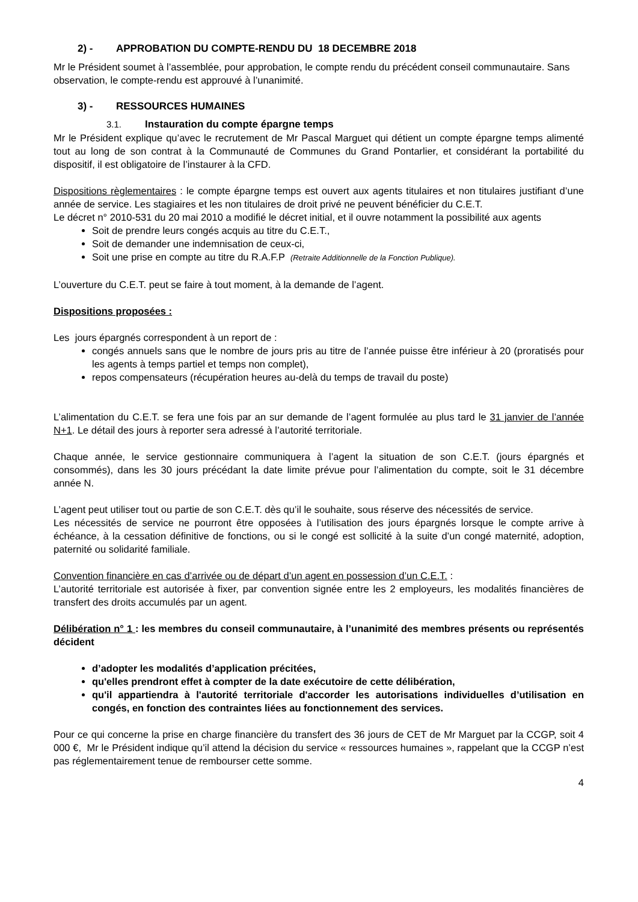2) - APPROBATION DU COMPTE-RENDU DU 18 DECEMBRE 2018
Mr le Président soumet à l’assemblée, pour approbation, le compte rendu du précédent conseil communautaire. Sans observation, le compte-rendu est approuvé à l’unanimité.
3) - RESSOURCES HUMAINES
3.1. Instauration du compte épargne temps
Mr le Président explique qu’avec le recrutement de Mr Pascal Marguet qui détient un compte épargne temps alimenté tout au long de son contrat à la Communauté de Communes du Grand Pontarlier, et considérant la portabilité du dispositif, il est obligatoire de l’instaurer à la CFD.
Dispositions règlementaires : le compte épargne temps est ouvert aux agents titulaires et non titulaires justifiant d’une année de service. Les stagiaires et les non titulaires de droit privé ne peuvent bénéficier du C.E.T.
Le décret n° 2010-531 du 20 mai 2010 a modifié le décret initial, et il ouvre notamment la possibilité aux agents
Soit de prendre leurs congés acquis au titre du C.E.T.,
Soit de demander une indemnisation de ceux-ci,
Soit une prise en compte au titre du R.A.F.P (Retraite Additionnelle de la Fonction Publique).
L’ouverture du C.E.T. peut se faire à tout moment, à la demande de l’agent.
Dispositions proposées :
Les jours épargnés correspondent à un report de :
congés annuels sans que le nombre de jours pris au titre de l’année puisse être inférieur à 20 (proratisés pour les agents à temps partiel et temps non complet),
repos compensateurs (récupération heures au-delà du temps de travail du poste)
L’alimentation du C.E.T. se fera une fois par an sur demande de l’agent formulée au plus tard le 31 janvier de l’année N+1. Le détail des jours à reporter sera adressé à l’autorité territoriale.
Chaque année, le service gestionnaire communiquera à l’agent la situation de son C.E.T. (jours épargnés et consommés), dans les 30 jours précédant la date limite prévue pour l’alimentation du compte, soit le 31 décembre année N.
L’agent peut utiliser tout ou partie de son C.E.T. dès qu’il le souhaite, sous réserve des nécessités de service.
Les nécessités de service ne pourront être opposées à l’utilisation des jours épargnés lorsque le compte arrive à échéance, à la cessation définitive de fonctions, ou si le congé est sollicité à la suite d’un congé maternité, adoption, paternité ou solidarité familiale.
Convention financière en cas d’arrivée ou de départ d’un agent en possession d’un C.E.T. :
L’autorité territoriale est autorisée à fixer, par convention signée entre les 2 employeurs, les modalités financières de transfert des droits accumulés par un agent.
Délibération n° 1 : les membres du conseil communautaire, à l’unanimité des membres présents ou représentés décident
d’adopter les modalités d’application précitées,
qu'elles prendront effet à compter de la date exécutoire de cette délibération,
qu'il appartiendra à l'autorité territoriale d'accorder les autorisations individuelles d’utilisation en congés, en fonction des contraintes liées au fonctionnement des services.
Pour ce qui concerne la prise en charge financière du transfert des 36 jours de CET de Mr Marguet par la CCGP, soit 4 000 €, Mr le Président indique qu’il attend la décision du service « ressources humaines », rappelant que la CCGP n’est pas réglementairement tenue de rembourser cette somme.
4